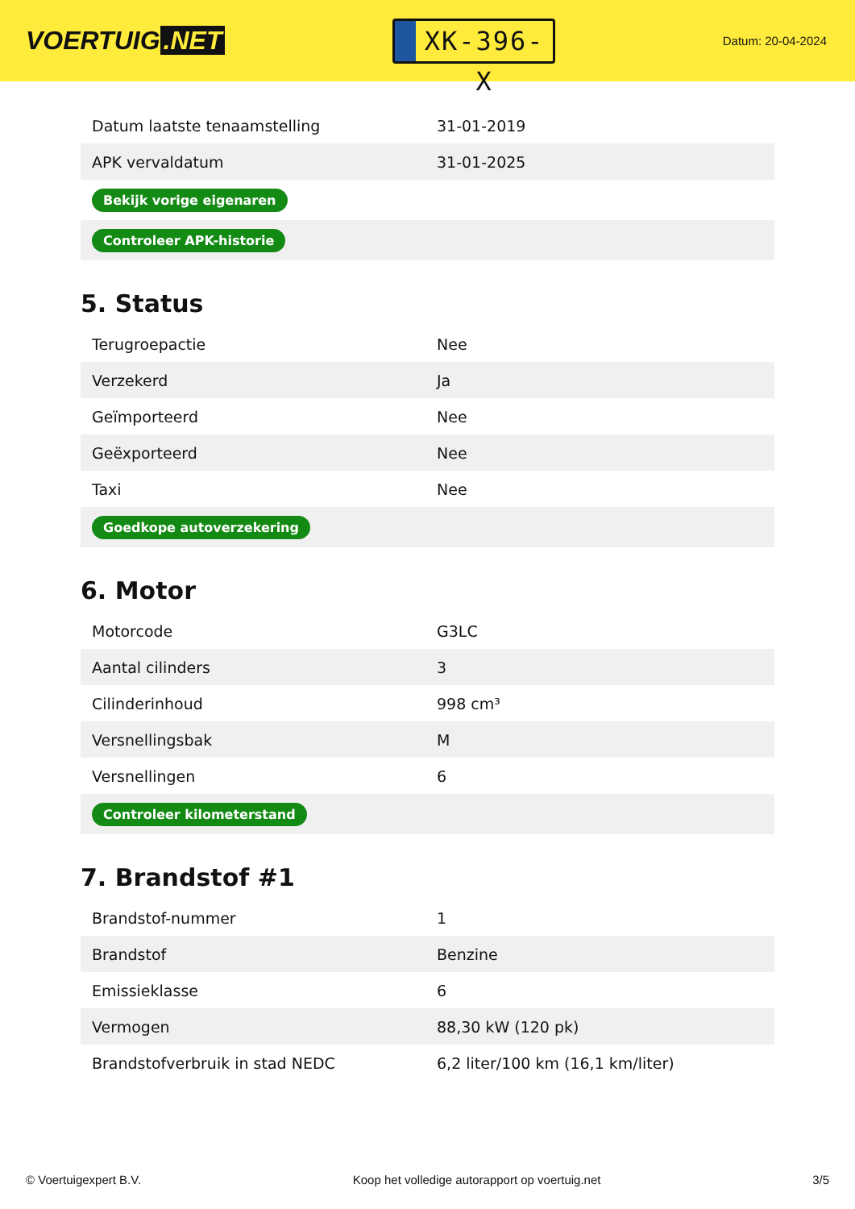VOERTUIG.NET
XK-396-X
Datum: 20-04-2024
| Datum laatste tenaamstelling | 31-01-2019 |
| APK vervaldatum | 31-01-2025 |
| Bekijk vorige eigenaren | |
| Controleer APK-historie | |
5. Status
| Terugroepactie | Nee |
| Verzekerd | Ja |
| Geïmporteerd | Nee |
| Geëxporteerd | Nee |
| Taxi | Nee |
| Goedkope autoverzekering | |
6. Motor
| Motorcode | G3LC |
| Aantal cilinders | 3 |
| Cilinderinhoud | 998 cm³ |
| Versnellingsbak | M |
| Versnellingen | 6 |
| Controleer kilometerstand | |
7. Brandstof #1
| Brandstof-nummer | 1 |
| Brandstof | Benzine |
| Emissieklasse | 6 |
| Vermogen | 88,30 kW (120 pk) |
| Brandstofverbruik in stad NEDC | 6,2 liter/100 km (16,1 km/liter) |
© Voertuigexpert B.V. Koop het volledige autorapport op voertuig.net 3/5